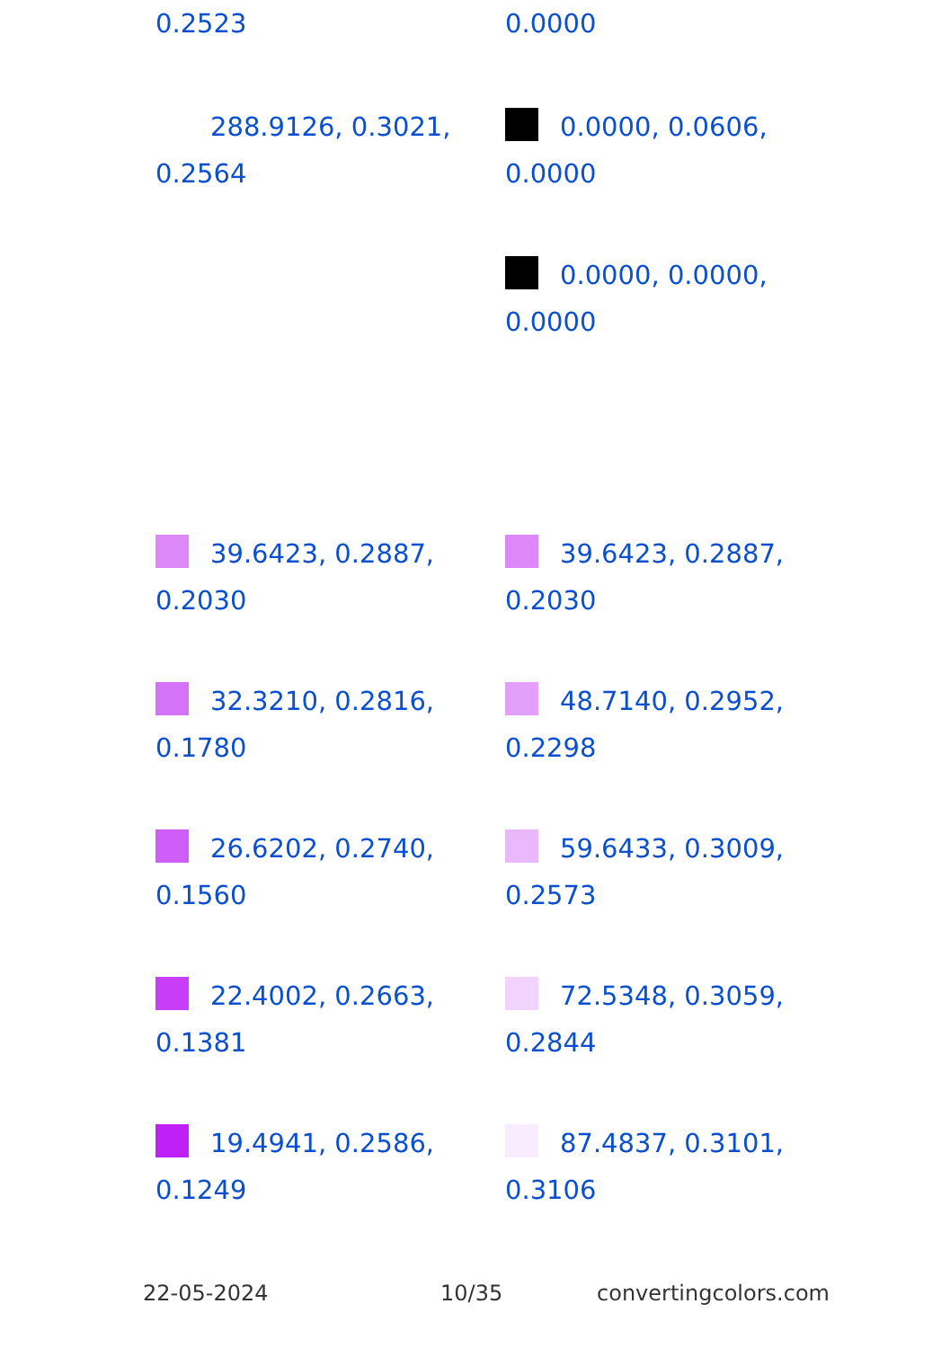0.2523 0.0000
288.9126, 0.3021, 0.2564
0.0000, 0.0606, 0.0000
0.0000, 0.0000, 0.0000
39.6423, 0.2887, 0.2030
39.6423, 0.2887, 0.2030
32.3210, 0.2816, 0.1780
48.7140, 0.2952, 0.2298
26.6202, 0.2740, 0.1560
59.6433, 0.3009, 0.2573
22.4002, 0.2663, 0.1381
72.5348, 0.3059, 0.2844
19.4941, 0.2586, 0.1249
87.4837, 0.3101, 0.3106
22-05-2024 10/35 convertingcolors.com